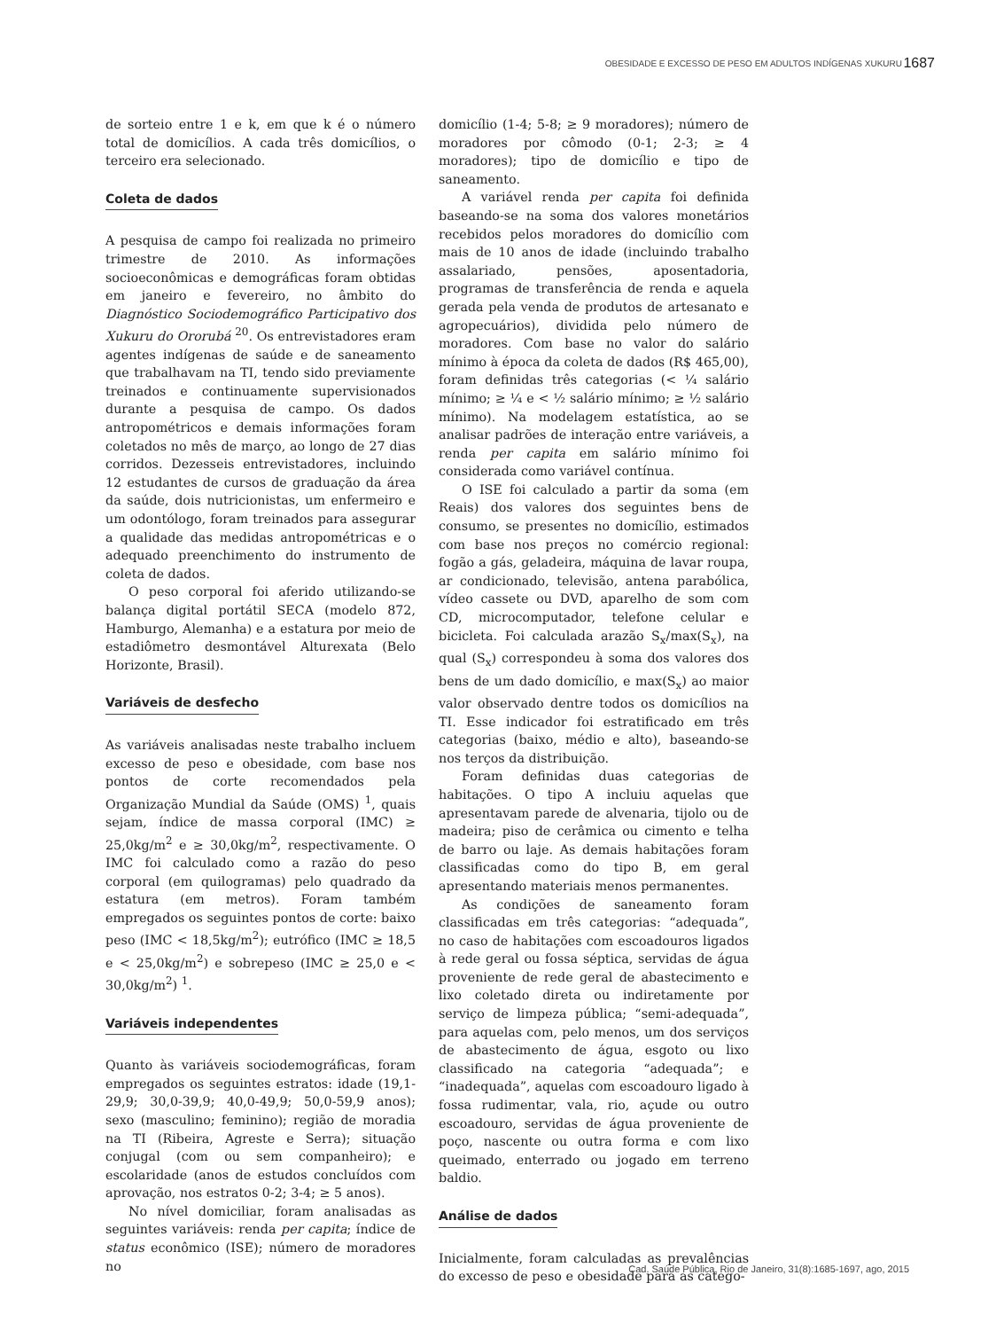OBESIDADE E EXCESSO DE PESO EM ADULTOS INDÍGENAS XUKURU 1687
de sorteio entre 1 e k, em que k é o número total de domicílios. A cada três domicílios, o terceiro era selecionado.
Coleta de dados
A pesquisa de campo foi realizada no primeiro trimestre de 2010. As informações socioeconômicas e demográficas foram obtidas em janeiro e fevereiro, no âmbito do Diagnóstico Sociodemográfico Participativo dos Xukuru do Ororubá <sup>20</sup>. Os entrevistadores eram agentes indígenas de saúde e de saneamento que trabalhavam na TI, tendo sido previamente treinados e continuamente supervisionados durante a pesquisa de campo. Os dados antropométricos e demais informações foram coletados no mês de março, ao longo de 27 dias corridos. Dezesseis entrevistadores, incluindo 12 estudantes de cursos de graduação da área da saúde, dois nutricionistas, um enfermeiro e um odontólogo, foram treinados para assegurar a qualidade das medidas antropométricas e o adequado preenchimento do instrumento de coleta de dados.
O peso corporal foi aferido utilizando-se balança digital portátil SECA (modelo 872, Hamburgo, Alemanha) e a estatura por meio de estadiômetro desmontável Alturexata (Belo Horizonte, Brasil).
Variáveis de desfecho
As variáveis analisadas neste trabalho incluem excesso de peso e obesidade, com base nos pontos de corte recomendados pela Organização Mundial da Saúde (OMS) <sup>1</sup>, quais sejam, índice de massa corporal (IMC) ≥ 25,0kg/m<sup>2</sup> e ≥ 30,0kg/m<sup>2</sup>, respectivamente. O IMC foi calculado como a razão do peso corporal (em quilogramas) pelo quadrado da estatura (em metros). Foram também empregados os seguintes pontos de corte: baixo peso (IMC < 18,5kg/m<sup>2</sup>); eutrófico (IMC ≥ 18,5 e < 25,0kg/m<sup>2</sup>) e sobrepeso (IMC ≥ 25,0 e < 30,0kg/m<sup>2</sup>) <sup>1</sup>.
Variáveis independentes
Quanto às variáveis sociodemográficas, foram empregados os seguintes estratos: idade (19,1-29,9; 30,0-39,9; 40,0-49,9; 50,0-59,9 anos); sexo (masculino; feminino); região de moradia na TI (Ribeira, Agreste e Serra); situação conjugal (com ou sem companheiro); e escolaridade (anos de estudos concluídos com aprovação, nos estratos 0-2; 3-4; ≥ 5 anos).
No nível domiciliar, foram analisadas as seguintes variáveis: renda per capita; índice de status econômico (ISE); número de moradores no
domicílio (1-4; 5-8; ≥ 9 moradores); número de moradores por cômodo (0-1; 2-3; ≥ 4 moradores); tipo de domicílio e tipo de saneamento.
A variável renda per capita foi definida baseando-se na soma dos valores monetários recebidos pelos moradores do domicílio com mais de 10 anos de idade (incluindo trabalho assalariado, pensões, aposentadoria, programas de transferência de renda e aquela gerada pela venda de produtos de artesanato e agropecuários), dividida pelo número de moradores. Com base no valor do salário mínimo à época da coleta de dados (R$ 465,00), foram definidas três categorias (< ¼ salário mínimo; ≥ ¼ e < ½ salário mínimo; ≥ ½ salário mínimo). Na modelagem estatística, ao se analisar padrões de interação entre variáveis, a renda per capita em salário mínimo foi considerada como variável contínua.
O ISE foi calculado a partir da soma (em Reais) dos valores dos seguintes bens de consumo, se presentes no domicílio, estimados com base nos preços no comércio regional: fogão a gás, geladeira, máquina de lavar roupa, ar condicionado, televisão, antena parabólica, vídeo cassete ou DVD, aparelho de som com CD, microcomputador, telefone celular e bicicleta. Foi calculada arazão S<sub>x</sub>/max(S<sub>x</sub>), na qual (S<sub>x</sub>) correspondeu à soma dos valores dos bens de um dado domicílio, e max(S<sub>x</sub>) ao maior valor observado dentre todos os domicílios na TI. Esse indicador foi estratificado em três categorias (baixo, médio e alto), baseando-se nos terços da distribuição.
Foram definidas duas categorias de habitações. O tipo A incluiu aquelas que apresentavam parede de alvenaria, tijolo ou de madeira; piso de cerâmica ou cimento e telha de barro ou laje. As demais habitações foram classificadas como do tipo B, em geral apresentando materiais menos permanentes.
As condições de saneamento foram classificadas em três categorias: “adequada”, no caso de habitações com escoadouros ligados à rede geral ou fossa séptica, servidas de água proveniente de rede geral de abastecimento e lixo coletado direta ou indiretamente por serviço de limpeza pública; “semi-adequada”, para aquelas com, pelo menos, um dos serviços de abastecimento de água, esgoto ou lixo classificado na categoria “adequada”; e “inadequada”, aquelas com escoadouro ligado à fossa rudimentar, vala, rio, açude ou outro escoadouro, servidas de água proveniente de poço, nascente ou outra forma e com lixo queimado, enterrado ou jogado em terreno baldio.
Análise de dados
Inicialmente, foram calculadas as prevalências do excesso de peso e obesidade para as catego-
Cad. Saúde Pública, Rio de Janeiro, 31(8):1685-1697, ago, 2015